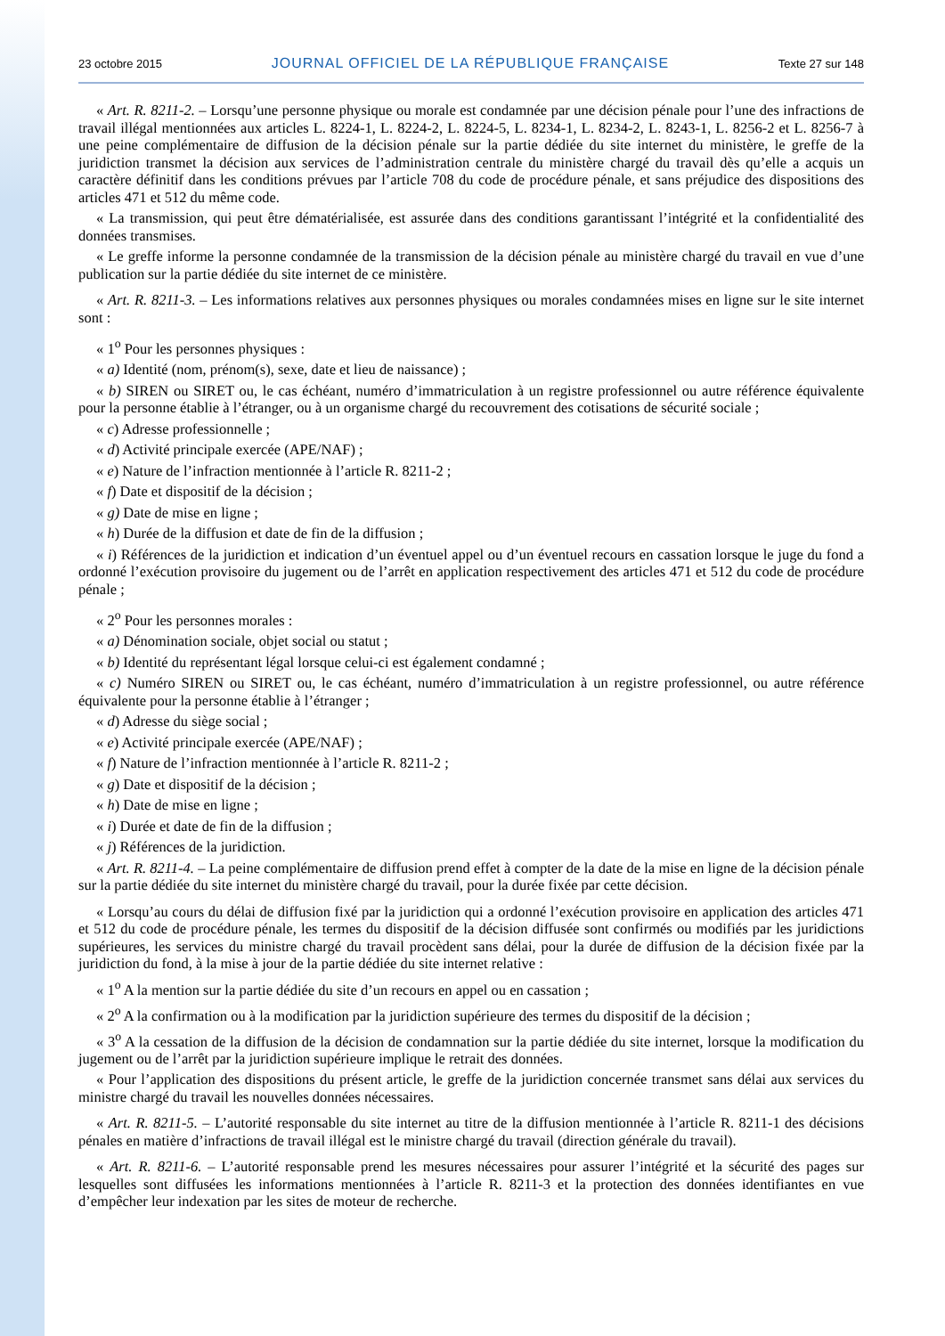23 octobre 2015 JOURNAL OFFICIEL DE LA RÉPUBLIQUE FRANÇAISE Texte 27 sur 148
« Art. R. 8211-2. – Lorsqu’une personne physique ou morale est condamnée par une décision pénale pour l’une des infractions de travail illégal mentionnées aux articles L. 8224-1, L. 8224-2, L. 8224-5, L. 8234-1, L. 8234-2, L. 8243-1, L. 8256-2 et L. 8256-7 à une peine complémentaire de diffusion de la décision pénale sur la partie dédiée du site internet du ministère, le greffe de la juridiction transmet la décision aux services de l’administration centrale du ministère chargé du travail dès qu’elle a acquis un caractère définitif dans les conditions prévues par l’article 708 du code de procédure pénale, et sans préjudice des dispositions des articles 471 et 512 du même code.
« La transmission, qui peut être dématérialisée, est assurée dans des conditions garantissant l’intégrité et la confidentialité des données transmises.
« Le greffe informe la personne condamnée de la transmission de la décision pénale au ministère chargé du travail en vue d’une publication sur la partie dédiée du site internet de ce ministère.
« Art. R. 8211-3. – Les informations relatives aux personnes physiques ou morales condamnées mises en ligne sur le site internet sont :
« 1<sup>o</sup> Pour les personnes physiques :
« a) Identité (nom, prénom(s), sexe, date et lieu de naissance) ;
« b) SIREN ou SIRET ou, le cas échéant, numéro d’immatriculation à un registre professionnel ou autre référence équivalente pour la personne établie à l’étranger, ou à un organisme chargé du recouvrement des cotisations de sécurité sociale ;
« c) Adresse professionnelle ;
« d) Activité principale exercée (APE/NAF) ;
« e) Nature de l’infraction mentionnée à l’article R. 8211-2 ;
« f) Date et dispositif de la décision ;
« g) Date de mise en ligne ;
« h) Durée de la diffusion et date de fin de la diffusion ;
« i) Références de la juridiction et indication d’un éventuel appel ou d’un éventuel recours en cassation lorsque le juge du fond a ordonné l’exécution provisoire du jugement ou de l’arrêt en application respectivement des articles 471 et 512 du code de procédure pénale ;
« 2<sup>o</sup> Pour les personnes morales :
« a) Dénomination sociale, objet social ou statut ;
« b) Identité du représentant légal lorsque celui-ci est également condamné ;
« c) Numéro SIREN ou SIRET ou, le cas échéant, numéro d’immatriculation à un registre professionnel, ou autre référence équivalente pour la personne établie à l’étranger ;
« d) Adresse du siège social ;
« e) Activité principale exercée (APE/NAF) ;
« f) Nature de l’infraction mentionnée à l’article R. 8211-2 ;
« g) Date et dispositif de la décision ;
« h) Date de mise en ligne ;
« i) Durée et date de fin de la diffusion ;
« j) Références de la juridiction.
« Art. R. 8211-4. – La peine complémentaire de diffusion prend effet à compter de la date de la mise en ligne de la décision pénale sur la partie dédiée du site internet du ministère chargé du travail, pour la durée fixée par cette décision.
« Lorsqu’au cours du délai de diffusion fixé par la juridiction qui a ordonné l’exécution provisoire en application des articles 471 et 512 du code de procédure pénale, les termes du dispositif de la décision diffusée sont confirmés ou modifiés par les juridictions supérieures, les services du ministre chargé du travail procèdent sans délai, pour la durée de diffusion de la décision fixée par la juridiction du fond, à la mise à jour de la partie dédiée du site internet relative :
« 1<sup>o</sup> A la mention sur la partie dédiée du site d’un recours en appel ou en cassation ;
« 2<sup>o</sup> A la confirmation ou à la modification par la juridiction supérieure des termes du dispositif de la décision ;
« 3<sup>o</sup> A la cessation de la diffusion de la décision de condamnation sur la partie dédiée du site internet, lorsque la modification du jugement ou de l’arrêt par la juridiction supérieure implique le retrait des données.
« Pour l’application des dispositions du présent article, le greffe de la juridiction concernée transmet sans délai aux services du ministre chargé du travail les nouvelles données nécessaires.
« Art. R. 8211-5. – L’autorité responsable du site internet au titre de la diffusion mentionnée à l’article R. 8211-1 des décisions pénales en matière d’infractions de travail illégal est le ministre chargé du travail (direction générale du travail).
« Art. R. 8211-6. – L’autorité responsable prend les mesures nécessaires pour assurer l’intégrité et la sécurité des pages sur lesquelles sont diffusées les informations mentionnées à l’article R. 8211-3 et la protection des données identifiantes en vue d’empêcher leur indexation par les sites de moteur de recherche.